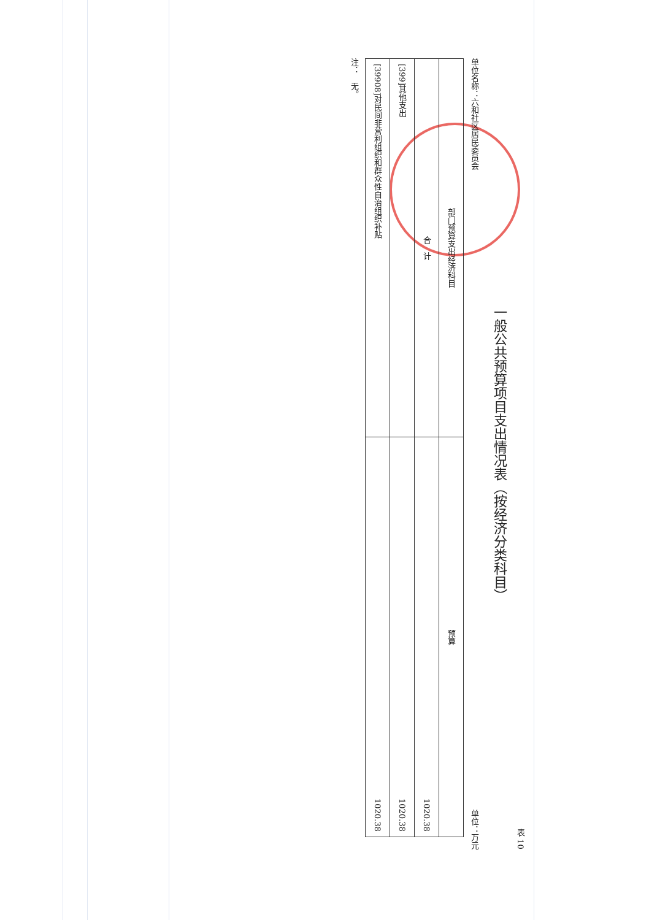表 10
一般公共预算项目支出情况表（按经济分类科目）
单位名称：六和社区居民委员会 单位：万元
| 部门预算支出经济科目 | 预算 |
| --- | --- |
| 合 计 | 1020.38 |
| [399]其他支出 | 1020.38 |
| [39908]对民间非营利组织和群众性自治组织补贴 | 1020.38 |
注：　无。